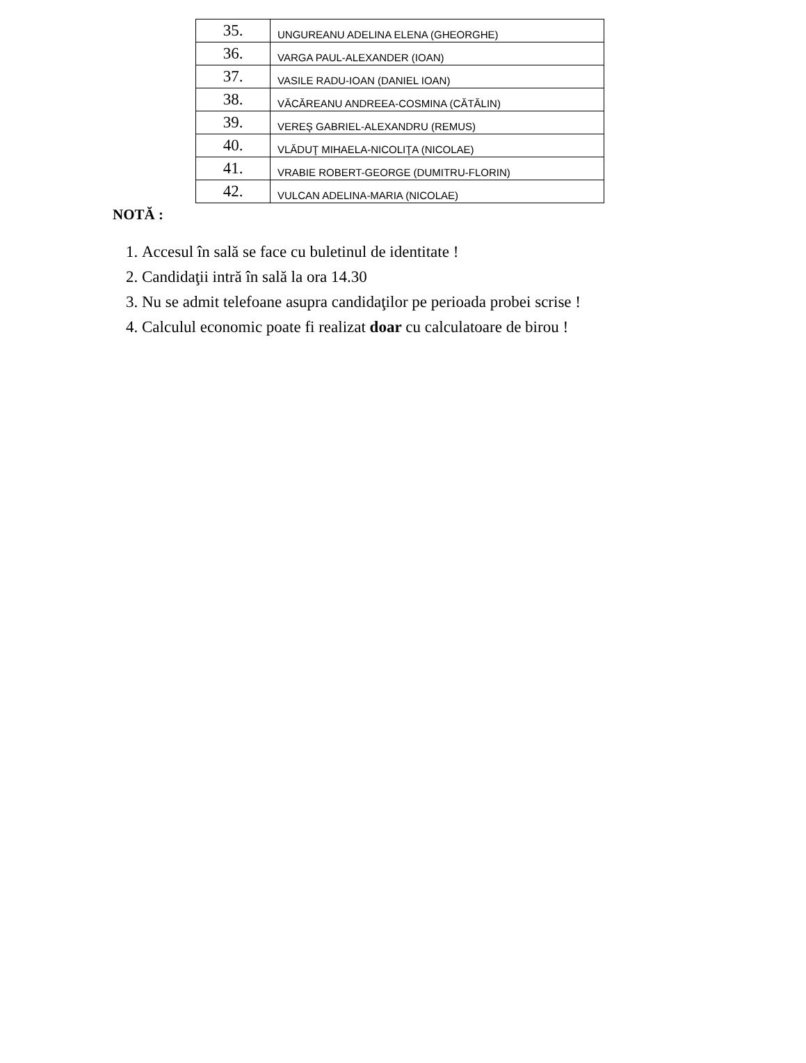| 35. | UNGUREANU ADELINA ELENA (GHEORGHE) |
| 36. | VARGA PAUL-ALEXANDER (IOAN) |
| 37. | VASILE RADU-IOAN (DANIEL IOAN) |
| 38. | VĂCĂREANU ANDREEA-COSMINA (CĂTĂLIN) |
| 39. | VEREŞ GABRIEL-ALEXANDRU (REMUS) |
| 40. | VLĂDUŢ MIHAELA-NICOLIŢA (NICOLAE) |
| 41. | VRABIE ROBERT-GEORGE (DUMITRU-FLORIN) |
| 42. | VULCAN ADELINA-MARIA (NICOLAE) |
NOTĂ :
1. Accesul în sală se face cu buletinul de identitate !
2. Candidaţii intră în sală la ora 14.30
3. Nu se admit telefoane asupra candidaţilor pe perioada probei scrise !
4. Calculul economic poate fi realizat doar cu calculatoare de birou !